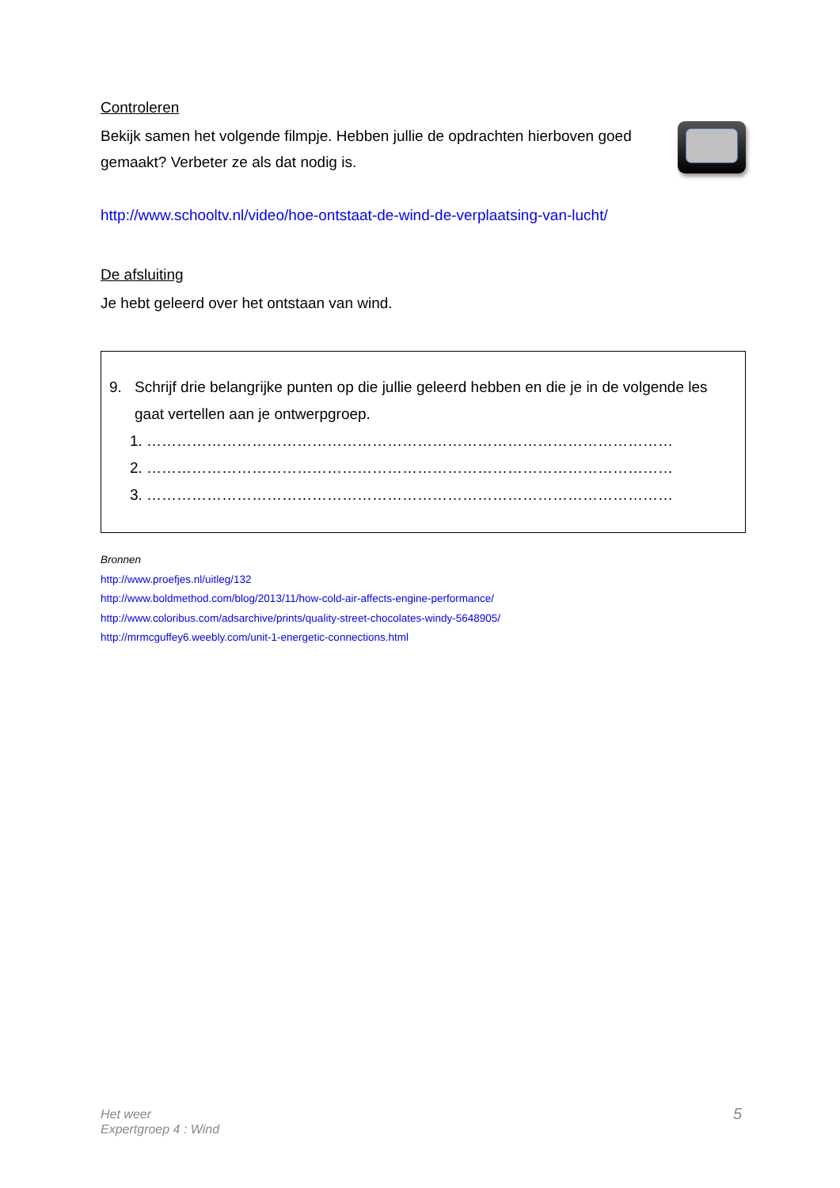Controleren
Bekijk samen het volgende filmpje. Hebben jullie de opdrachten hierboven goed gemaakt? Verbeter ze als dat nodig is.
http://www.schooltv.nl/video/hoe-ontstaat-de-wind-de-verplaatsing-van-lucht/
De afsluiting
Je hebt geleerd over het ontstaan van wind.
9. Schrijf drie belangrijke punten op die jullie geleerd hebben en die je in de volgende les gaat vertellen aan je ontwerpgroep.
1. ……………………………………………………………………………………………
2. ……………………………………………………………………………………………
3. ……………………………………………………………………………………………
Bronnen
http://www.proefjes.nl/uitleg/132
http://www.boldmethod.com/blog/2013/11/how-cold-air-affects-engine-performance/
http://www.coloribus.com/adsarchive/prints/quality-street-chocolates-windy-5648905/
http://mrmcguffey6.weebly.com/unit-1-energetic-connections.html
Het weer
Expertgroep 4 : Wind
5